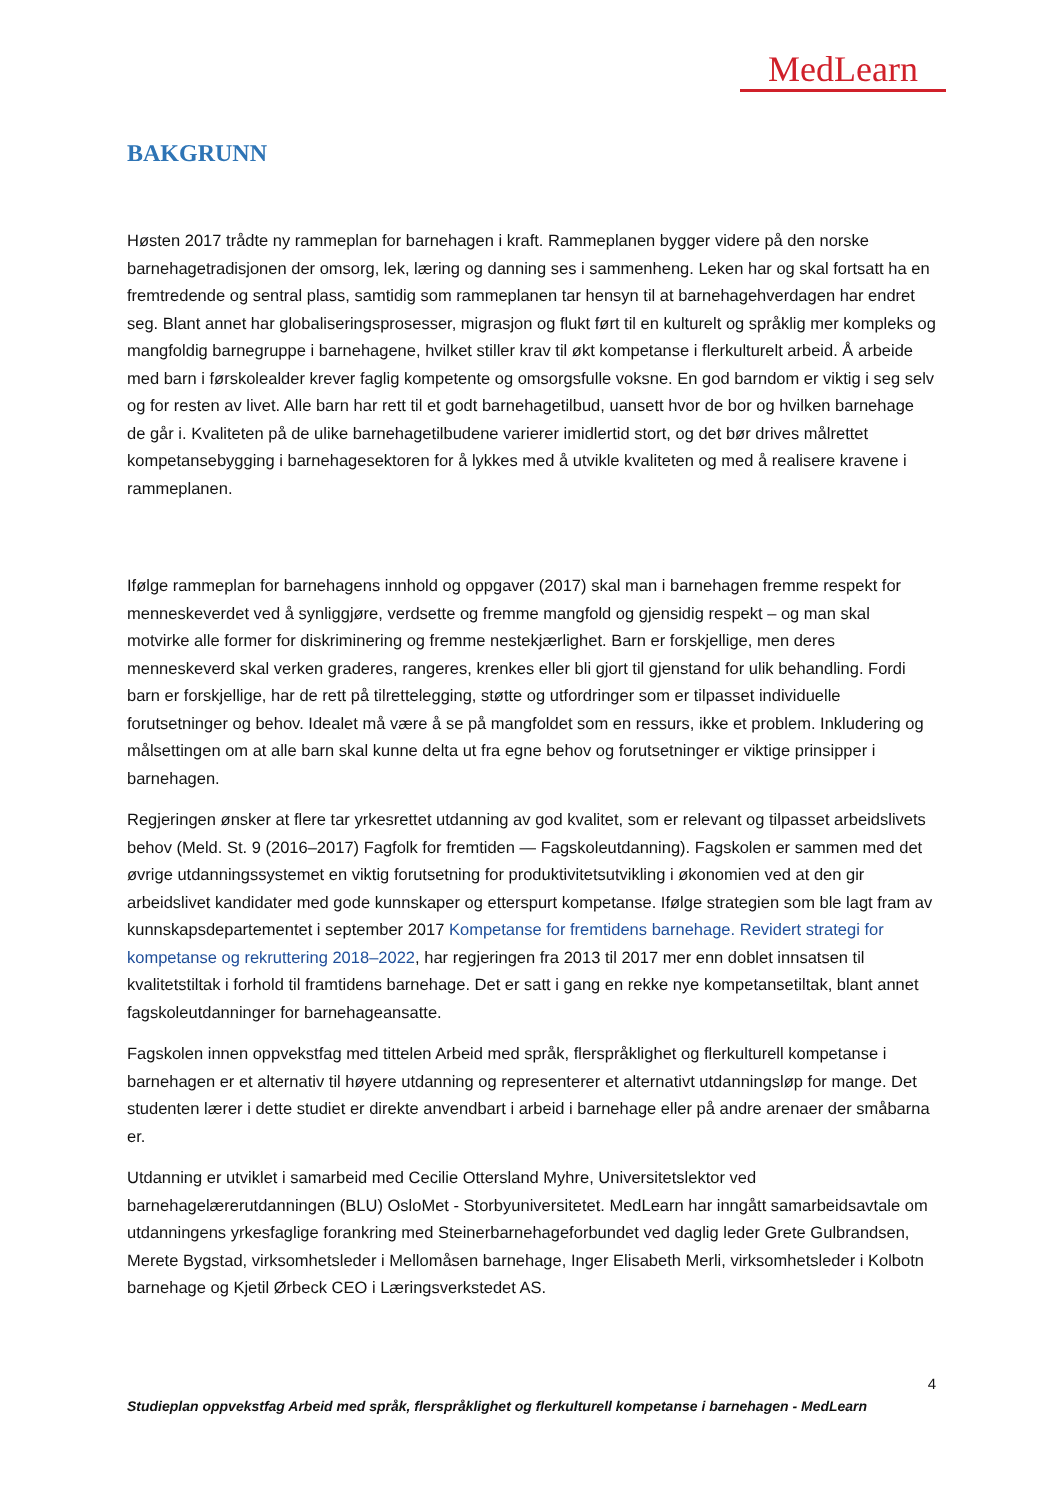MedLearn
BAKGRUNN
Høsten 2017 trådte ny rammeplan for barnehagen i kraft. Rammeplanen bygger videre på den norske barnehagetradisjonen der omsorg, lek, læring og danning ses i sammenheng. Leken har og skal fortsatt ha en fremtredende og sentral plass, samtidig som rammeplanen tar hensyn til at barnehagehverdagen har endret seg. Blant annet har globaliseringsprosesser, migrasjon og flukt ført til en kulturelt og språklig mer kompleks og mangfoldig barnegruppe i barnehagene, hvilket stiller krav til økt kompetanse i flerkulturelt arbeid. Å arbeide med barn i førskolealder krever faglig kompetente og omsorgsfulle voksne. En god barndom er viktig i seg selv og for resten av livet. Alle barn har rett til et godt barnehagetilbud, uansett hvor de bor og hvilken barnehage de går i. Kvaliteten på de ulike barnehagetilbudene varierer imidlertid stort, og det bør drives målrettet kompetansebygging i barnehagesektoren for å lykkes med å utvikle kvaliteten og med å realisere kravene i rammeplanen.
Ifølge rammeplan for barnehagens innhold og oppgaver (2017) skal man i barnehagen fremme respekt for menneskeverdet ved å synliggjøre, verdsette og fremme mangfold og gjensidig respekt – og man skal motvirke alle former for diskriminering og fremme nestekjærlighet. Barn er forskjellige, men deres menneskeverd skal verken graderes, rangeres, krenkes eller bli gjort til gjenstand for ulik behandling. Fordi barn er forskjellige, har de rett på tilrettelegging, støtte og utfordringer som er tilpasset individuelle forutsetninger og behov. Idealet må være å se på mangfoldet som en ressurs, ikke et problem. Inkludering og målsettingen om at alle barn skal kunne delta ut fra egne behov og forutsetninger er viktige prinsipper i barnehagen.
Regjeringen ønsker at flere tar yrkesrettet utdanning av god kvalitet, som er relevant og tilpasset arbeidslivets behov (Meld. St. 9 (2016–2017) Fagfolk for fremtiden — Fagskoleutdanning). Fagskolen er sammen med det øvrige utdanningssystemet en viktig forutsetning for produktivitetsutvikling i økonomien ved at den gir arbeidslivet kandidater med gode kunnskaper og etterspurt kompetanse. Ifølge strategien som ble lagt fram av kunnskapsdepartementet i september 2017 Kompetanse for fremtidens barnehage. Revidert strategi for kompetanse og rekruttering 2018–2022, har regjeringen fra 2013 til 2017 mer enn doblet innsatsen til kvalitetstiltak i forhold til framtidens barnehage. Det er satt i gang en rekke nye kompetansetiltak, blant annet fagskoleutdanninger for barnehageansatte.
Fagskolen innen oppvekstfag med tittelen Arbeid med språk, flerspråklighet og flerkulturell kompetanse i barnehagen er et alternativ til høyere utdanning og representerer et alternativt utdanningsløp for mange. Det studenten lærer i dette studiet er direkte anvendbart i arbeid i barnehage eller på andre arenaer der småbarna er.
Utdanning er utviklet i samarbeid med Cecilie Ottersland Myhre, Universitetslektor ved barnehagelærerutdanningen (BLU) OsloMet - Storbyuniversitetet. MedLearn har inngått samarbeidsavtale om utdanningens yrkesfaglige forankring med Steinerbarnehageforbundet ved daglig leder Grete Gulbrandsen, Merete Bygstad, virksomhetsleder i Mellomåsen barnehage, Inger Elisabeth Merli, virksomhetsleder i Kolbotn barnehage og Kjetil Ørbeck CEO i Læringsverkstedet AS.
4
Studieplan oppvekstfag Arbeid med språk, flerspråklighet og flerkulturell kompetanse i barnehagen - MedLearn